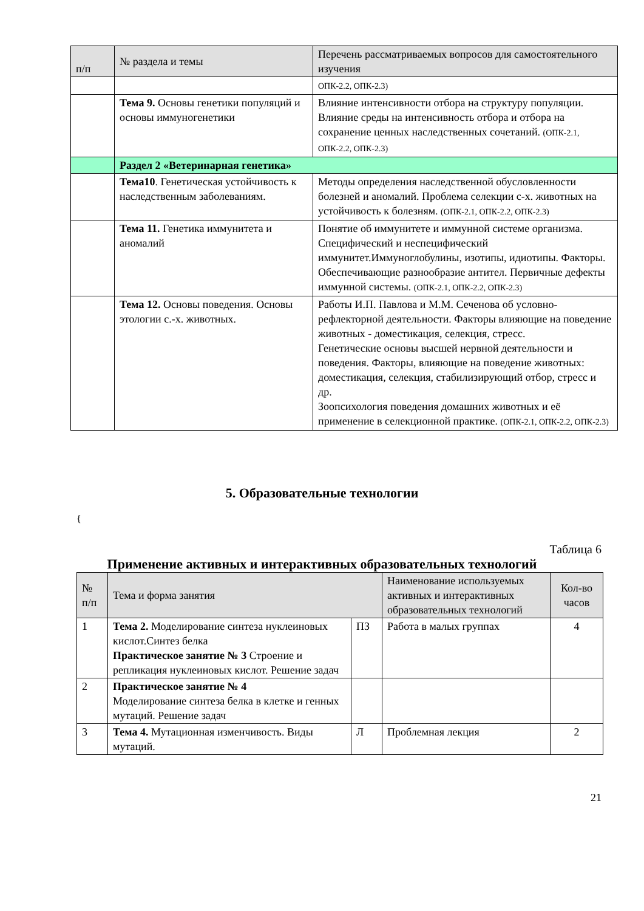| п/п | № раздела и темы | Перечень рассматриваемых вопросов для самостоятельного изучения |
| --- | --- | --- |
| | | ОПК-2.2, ОПК-2.3) |
| | Тема 9. Основы генетики популяций и основы иммуногенетики | Влияние интенсивности отбора на структуру популяции. Влияние среды на интенсивность отбора и отбора на сохранение ценных наследственных сочетаний. (ОПК-2.1, ОПК-2.2, ОПК-2.3) |
| | Раздел 2 «Ветеринарная генетика» | |
| | Тема10 . Генетическая устойчивость к наследственным заболеваниям. | Методы определения наследственной обусловленности болезней и аномалий. Проблема селекции с-х. животных на устойчивость к болезням. (ОПК-2.1, ОПК-2.2, ОПК-2.3) |
| | Тема 11. Генетика иммунитета и аномалий | Понятие об иммунитете и иммунной системе организма. Специфический и неспецифический иммунитет.Иммуноглобулины, изотипы, идиотипы. Факторы. Обеспечивающие разнообразие антител. Первичные дефекты иммунной системы. (ОПК-2.1, ОПК-2.2, ОПК-2.3) |
| | Тема 12. Основы поведения. Основы этологии с.-х. животных. | Работы И.П. Павлова и М.М. Сеченова об условно-рефлекторной деятельности. Факторы влияющие на поведение животных - доместикация, селекция, стресс. Генетические основы высшей нервной деятельности и поведения. Факторы, влияющие на поведение животных: доместикация, селекция, стабилизирующий отбор, стресс и др. Зоопсихология поведения домашних животных и её применение в селекционной практике. (ОПК-2.1, ОПК-2.2, ОПК-2.3) |
5. Образовательные технологии
{
Таблица 6
Применение активных и интерактивных образовательных технологий
| № п/п | Тема и форма занятия | | Наименование используемых активных и интерактивных образовательных технологий | Кол-во часов |
| --- | --- | --- | --- | --- |
| 1 | Тема 2. Моделирование синтеза нуклеиновых кислот.Синтез белка Практическое занятие № 3 Строение и репликация нуклеиновых кислот. Решение задач | ПЗ | Работа в малых группах | 4 |
| 2 | Практическое занятие № 4 Моделирование синтеза белка в клетке и генных мутаций. Решение задач | | | |
| 3 | Тема 4. Мутационная изменчивость. Виды мутаций. | Л | Проблемная лекция | 2 |
21